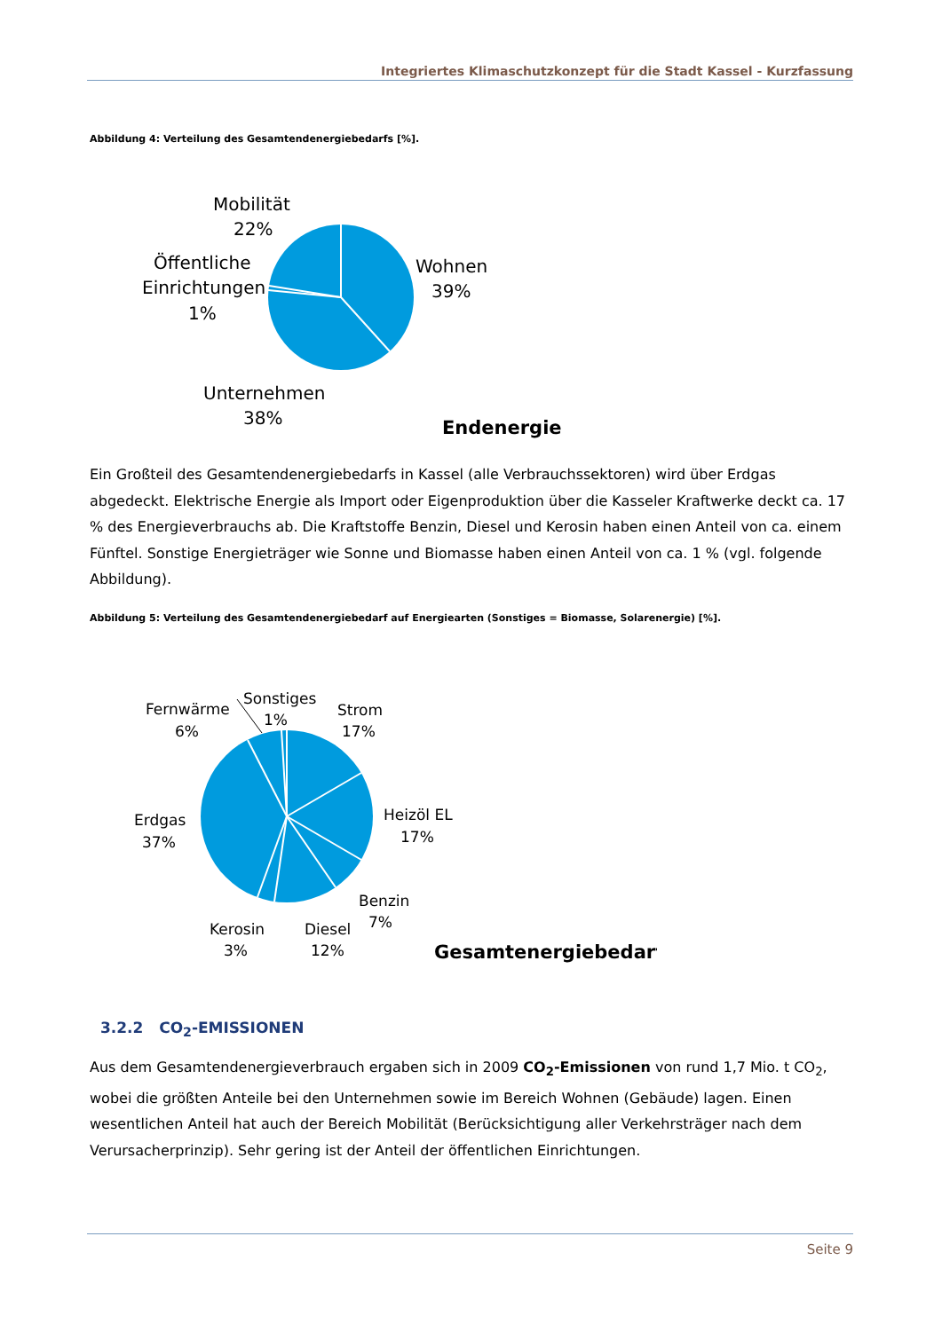Integriertes Klimaschutzkonzept für die Stadt Kassel - Kurzfassung
Abbildung 4: Verteilung des Gesamtendenergiebedarfs [%].
Mobilität
22%
Öffentliche
Einrichtungen
1%
Wohnen
39%
Unternehmen
38%
Endenergie
Ein Großteil des Gesamtendenergiebedarfs in Kassel (alle Verbrauchssektoren) wird über Erdgas abgedeckt. Elektrische Energie als Import oder Eigenproduktion über die Kasseler Kraftwerke deckt ca. 17 % des Energieverbrauchs ab. Die Kraftstoffe Benzin, Diesel und Kerosin haben einen Anteil von ca. einem Fünftel. Sonstige Energieträger wie Sonne und Biomasse haben einen Anteil von ca. 1 % (vgl. folgende Abbildung).
Abbildung 5: Verteilung des Gesamtendenergiebedarf auf Energiearten (Sonstiges = Biomasse, Solarenergie) [%].
Fernwärme
6%
Sonstiges
1%
Strom
17%
Heizöl EL
17%
Erdgas
37%
Benzin
7%
Kerosin
3%
Diesel
12%
Gesamtenergiebedarf
3.2.2 CO<sub>2</sub>-EMISSIONEN
Aus dem Gesamtendenergieverbrauch ergaben sich in 2009 CO<sub>2</sub>-Emissionen von rund 1,7 Mio. t CO<sub>2</sub>, wobei die größten Anteile bei den Unternehmen sowie im Bereich Wohnen (Gebäude) lagen. Einen wesentlichen Anteil hat auch der Bereich Mobilität (Berücksichtigung aller Verkehrsträger nach dem Verursacherprinzip). Sehr gering ist der Anteil der öffentlichen Einrichtungen.
Seite 9